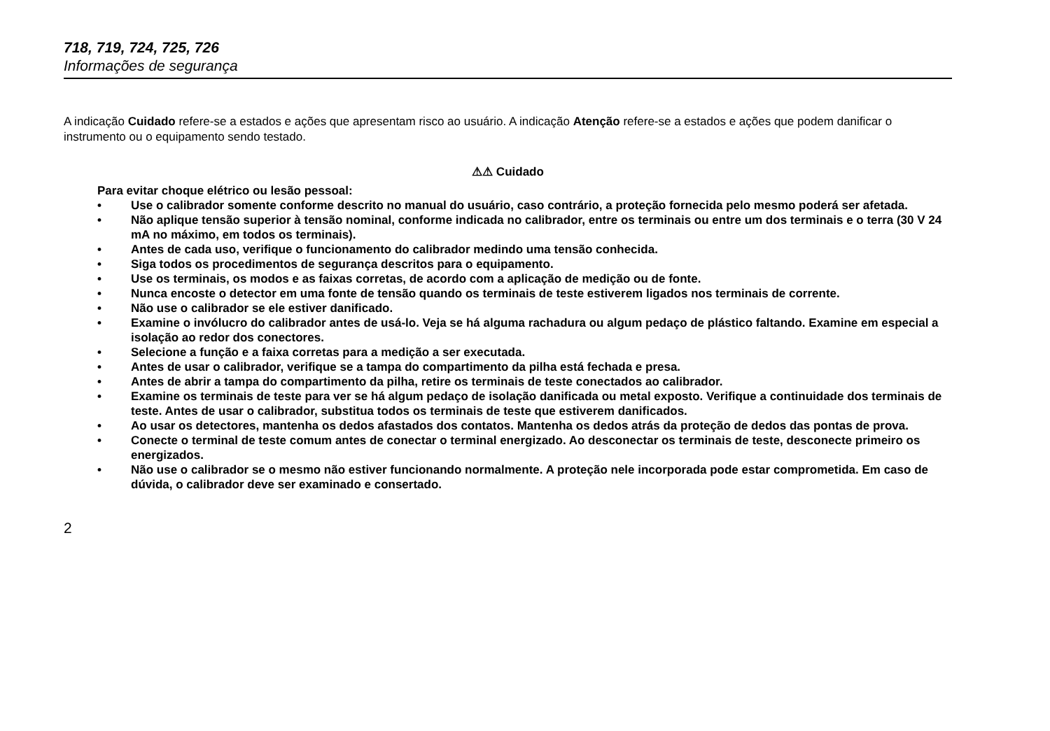718, 719, 724, 725, 726
Informações de segurança
A indicação Cuidado refere-se a estados e ações que apresentam risco ao usuário. A indicação Atenção refere-se a estados e ações que podem danificar o instrumento ou o equipamento sendo testado.
⚠⚠ Cuidado
Para evitar choque elétrico ou lesão pessoal:
• Use o calibrador somente conforme descrito no manual do usuário, caso contrário, a proteção fornecida pelo mesmo poderá ser afetada.
• Não aplique tensão superior à tensão nominal, conforme indicada no calibrador, entre os terminais ou entre um dos terminais e o terra (30 V 24 mA no máximo, em todos os terminais).
• Antes de cada uso, verifique o funcionamento do calibrador medindo uma tensão conhecida.
• Siga todos os procedimentos de segurança descritos para o equipamento.
• Use os terminais, os modos e as faixas corretas, de acordo com a aplicação de medição ou de fonte.
• Nunca encoste o detector em uma fonte de tensão quando os terminais de teste estiverem ligados nos terminais de corrente.
• Não use o calibrador se ele estiver danificado.
• Examine o invólucro do calibrador antes de usá-lo. Veja se há alguma rachadura ou algum pedaço de plástico faltando. Examine em especial a isolação ao redor dos conectores.
• Selecione a função e a faixa corretas para a medição a ser executada.
• Antes de usar o calibrador, verifique se a tampa do compartimento da pilha está fechada e presa.
• Antes de abrir a tampa do compartimento da pilha, retire os terminais de teste conectados ao calibrador.
• Examine os terminais de teste para ver se há algum pedaço de isolação danificada ou metal exposto. Verifique a continuidade dos terminais de teste. Antes de usar o calibrador, substitua todos os terminais de teste que estiverem danificados.
• Ao usar os detectores, mantenha os dedos afastados dos contatos. Mantenha os dedos atrás da proteção de dedos das pontas de prova.
• Conecte o terminal de teste comum antes de conectar o terminal energizado. Ao desconectar os terminais de teste, desconecte primeiro os energizados.
• Não use o calibrador se o mesmo não estiver funcionando normalmente. A proteção nele incorporada pode estar comprometida. Em caso de dúvida, o calibrador deve ser examinado e consertado.
2